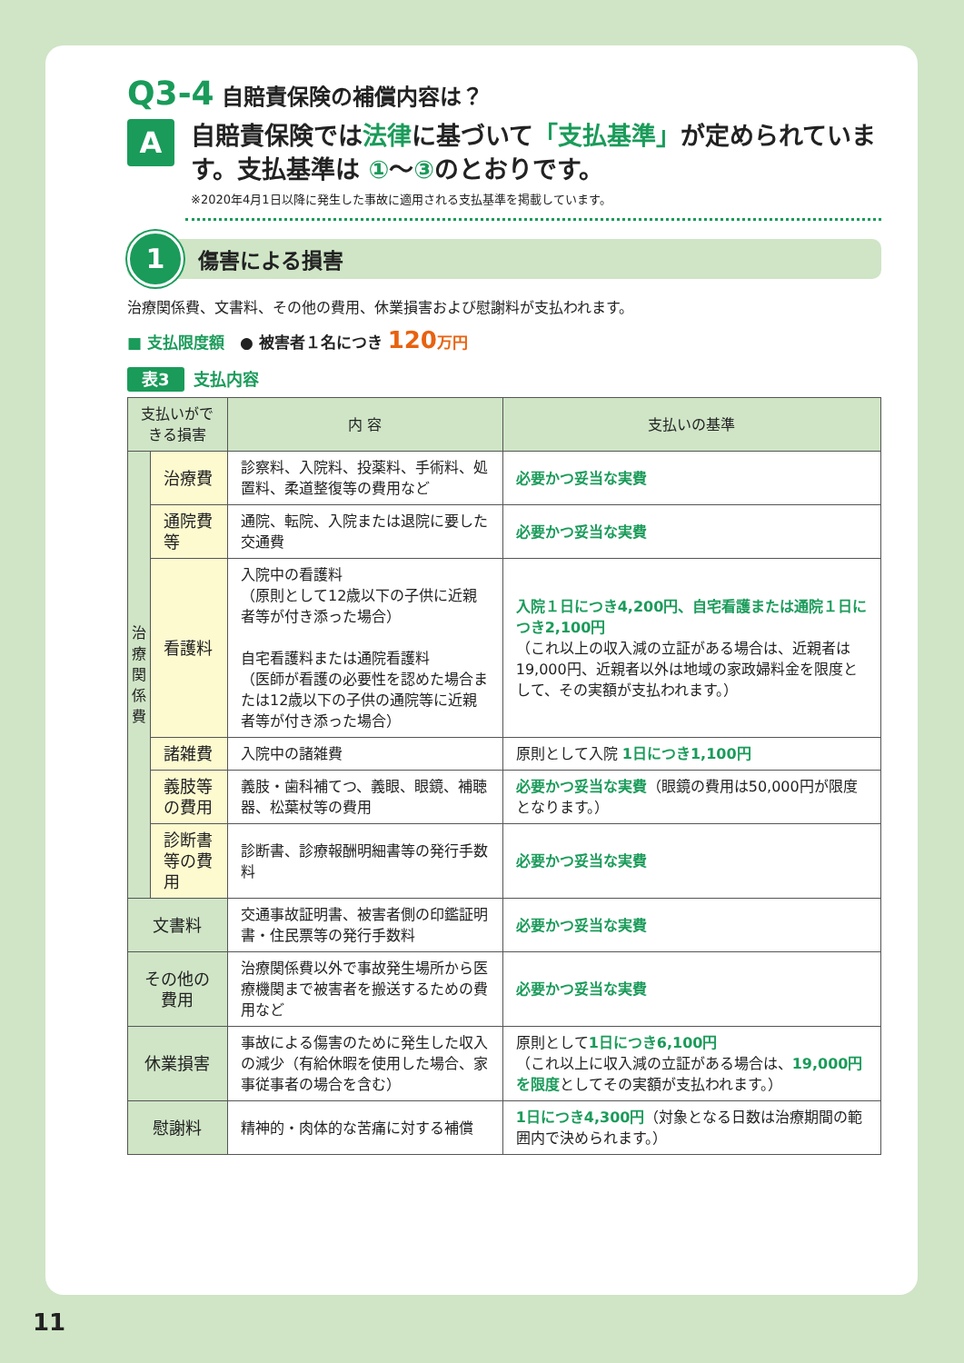Q3-4 自賠責保険の補償内容は？
A
自賠責保険では法律に基づいて「支払基準」が定められています。支払基準は ①～③のとおりです。
※2020年4月1日以降に発生した事故に適用される支払基準を掲載しています。
1
傷害による損害
治療関係費、文書料、その他の費用、休業損害および慰謝料が支払われます。
■ 支払限度額　● 被害者１名につき 120 万円
表3 支払内容
| 支払いができる損害 | | 内 容 | 支払いの基準 |
| --- | --- | --- | --- |
| 治療関係費 | 治療費 | 診察料、入院料、投薬料、手術料、処置料、柔道整復等の費用など | 必要かつ妥当な実費 |
| | 通院費等 | 通院、転院、入院または退院に要した交通費 | 必要かつ妥当な実費 |
| | 看護料 | 入院中の看護料 （原則として12歳以下の子供に近親者等が付き添った場合） 自宅看護料または通院看護料 （医師が看護の必要性を認めた場合または12歳以下の子供の通院等に近親者等が付き添った場合） | 入院１日につき4,200円、自宅看護または通院１日につき2,100円 （これ以上の収入減の立証がある場合は、近親者は19,000円、近親者以外は地域の家政婦料金を限度として、その実額が支払われます。） |
| | 諸雑費 | 入院中の諸雑費 | 原則として入院 1日につき1,100円 |
| | 義肢等の費用 | 義肢・歯科補てつ、義眼、眼鏡、補聴器、松葉杖等の費用 | 必要かつ妥当な実費 （眼鏡の費用は50,000円が限度となります。） |
| | 診断書等の費用 | 診断書、診療報酬明細書等の発行手数料 | 必要かつ妥当な実費 |
| 文書料 | | 交通事故証明書、被害者側の印鑑証明書・住民票等の発行手数料 | 必要かつ妥当な実費 |
| その他の費用 | | 治療関係費以外で事故発生場所から医療機関まで被害者を搬送するための費用など | 必要かつ妥当な実費 |
| 休業損害 | | 事故による傷害のために発生した収入の減少（有給休暇を使用した場合、家事従事者の場合を含む） | 原則として 1日につき6,100円 （これ以上に収入減の立証がある場合は、 19,000円を限度 としてその実額が支払われます。） |
| 慰謝料 | | 精神的・肉体的な苦痛に対する補償 | 1日につき4,300円 （対象となる日数は治療期間の範囲内で決められます。） |
11